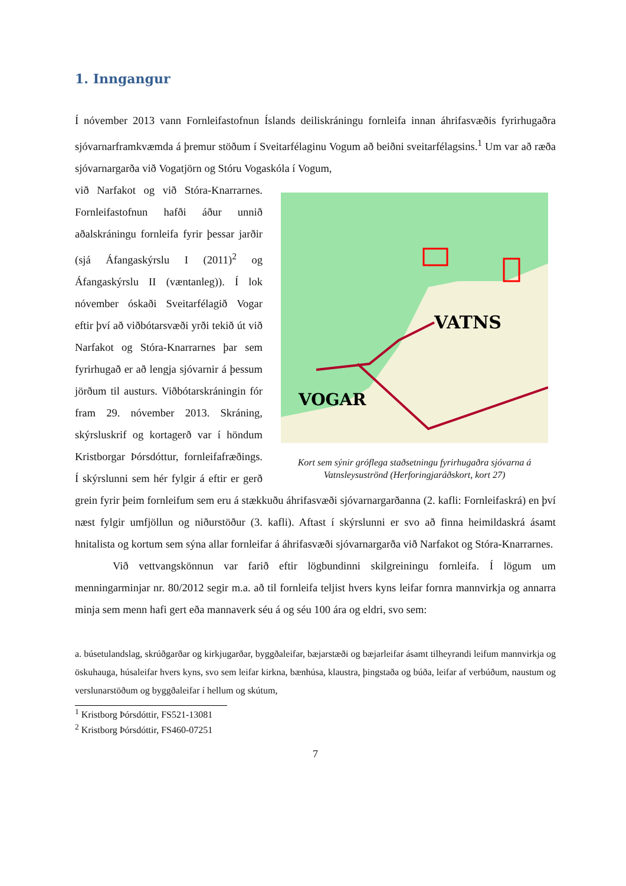1. Inngangur
Í nóvember 2013 vann Fornleifastofnun Íslands deiliskráningu fornleifa innan áhrifasvæðis fyrirhugaðra sjóvarnarframkvæmda á þremur stöðum í Sveitarfélaginu Vogum að beiðni sveitarfélagsins.<sup>1</sup> Um var að ræða sjóvarnargarða við Vogatjörn og Stóru Vogaskóla í Vogum,
VOGAR
VATNS
Kort sem sýnir gróflega staðsetningu fyrirhugaðra sjóvarna á Vatnsleysuströnd (Herforingjaráðskort, kort 27)
við Narfakot og við Stóra-Knarrarnes. Fornleifastofnun hafði áður unnið aðalskráningu fornleifa fyrir þessar jarðir (sjá Áfangaskýrslu I (2011)<sup>2</sup> og Áfangaskýrslu II (væntanleg)). Í lok nóvember óskaði Sveitarfélagið Vogar eftir því að viðbótarsvæði yrði tekið út við Narfakot og Stóra-Knarrarnes þar sem fyrirhugað er að lengja sjóvarnir á þessum jörðum til austurs. Viðbótarskráningin fór fram 29. nóvember 2013. Skráning, skýrsluskrif og kortagerð var í höndum Kristborgar Þórsdóttur, fornleifafræðings. Í skýrslunni sem hér fylgir á eftir er gerð grein fyrir þeim fornleifum sem eru á stækkuðu áhrifasvæði sjóvarnargarðanna (2. kafli: Fornleifaskrá) en því næst fylgir umfjöllun og niðurstöður (3. kafli). Aftast í skýrslunni er svo að finna heimildaskrá ásamt hnitalista og kortum sem sýna allar fornleifar á áhrifasvæði sjóvarnargarða við Narfakot og Stóra-Knarrarnes.
Við vettvangskönnun var farið eftir lögbundinni skilgreiningu fornleifa. Í lögum um menningarminjar nr. 80/2012 segir m.a. að til fornleifa teljist hvers kyns leifar fornra mannvirkja og annarra minja sem menn hafi gert eða mannaverk séu á og séu 100 ára og eldri, svo sem:
a. búsetulandslag, skrúðgarðar og kirkjugarðar, byggðaleifar, bæjarstæði og bæjarleifar ásamt tilheyrandi leifum mannvirkja og öskuhauga, húsaleifar hvers kyns, svo sem leifar kirkna, bænhúsa, klaustra, þingstaða og búða, leifar af verbúðum, naustum og verslunarstöðum og byggðaleifar í hellum og skútum,
<sup>1</sup> Kristborg Þórsdóttir, FS521-13081
<sup>2</sup> Kristborg Þórsdóttir, FS460-07251
7